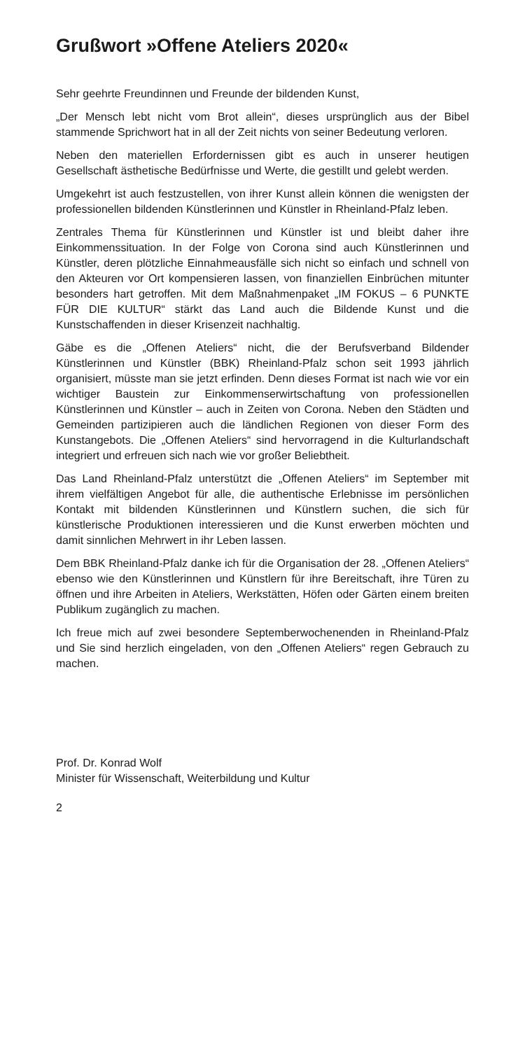Grußwort »Offene Ateliers 2020«
Sehr geehrte Freundinnen und Freunde der bildenden Kunst,
„Der Mensch lebt nicht vom Brot allein“, dieses ursprünglich aus der Bibel stammende Sprichwort hat in all der Zeit nichts von seiner Bedeutung verloren.
Neben den materiellen Erfordernissen gibt es auch in unserer heutigen Gesellschaft ästhetische Bedürfnisse und Werte, die gestillt und gelebt werden.
Umgekehrt ist auch festzustellen, von ihrer Kunst allein können die wenigsten der professionellen bildenden Künstlerinnen und Künstler in Rheinland-Pfalz leben.
Zentrales Thema für Künstlerinnen und Künstler ist und bleibt daher ihre Einkommenssituation. In der Folge von Corona sind auch Künstlerinnen und Künstler, deren plötzliche Einnahmeausfälle sich nicht so einfach und schnell von den Akteuren vor Ort kompensieren lassen, von finanziellen Einbrüchen mitunter besonders hart getroffen. Mit dem Maßnahmenpaket „IM FOKUS – 6 PUNKTE FÜR DIE KULTUR“ stärkt das Land auch die Bildende Kunst und die Kunstschaffenden in dieser Krisenzeit nachhaltig.
Gäbe es die „Offenen Ateliers“ nicht, die der Berufsverband Bildender Künstlerinnen und Künstler (BBK) Rheinland-Pfalz schon seit 1993 jährlich organisiert, müsste man sie jetzt erfinden. Denn dieses Format ist nach wie vor ein wichtiger Baustein zur Einkommenserwirtschaftung von professionellen Künstlerinnen und Künstler – auch in Zeiten von Corona. Neben den Städten und Gemeinden partizipieren auch die ländlichen Regionen von dieser Form des Kunstangebots. Die „Offenen Ateliers“ sind hervorragend in die Kulturlandschaft integriert und erfreuen sich nach wie vor großer Beliebtheit.
Das Land Rheinland-Pfalz unterstützt die „Offenen Ateliers“ im September mit ihrem vielfältigen Angebot für alle, die authentische Erlebnisse im persönlichen Kontakt mit bildenden Künstlerinnen und Künstlern suchen, die sich für künstlerische Produktionen interessieren und die Kunst erwerben möchten und damit sinnlichen Mehrwert in ihr Leben lassen.
Dem BBK Rheinland-Pfalz danke ich für die Organisation der 28. „Offenen Ateliers“ ebenso wie den Künstlerinnen und Künstlern für ihre Bereitschaft, ihre Türen zu öffnen und ihre Arbeiten in Ateliers, Werkstätten, Höfen oder Gärten einem breiten Publikum zugänglich zu machen.
Ich freue mich auf zwei besondere Septemberwochenenden in Rheinland-Pfalz und Sie sind herzlich eingeladen, von den „Offenen Ateliers“ regen Gebrauch zu machen.
Prof. Dr. Konrad Wolf
Minister für Wissenschaft, Weiterbildung und Kultur
2